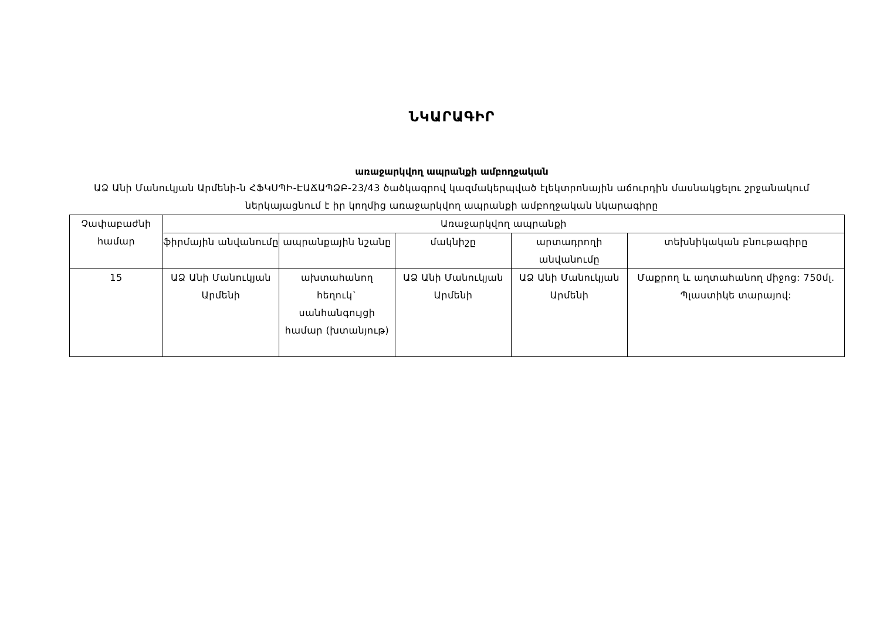ՆԿԱՐԱԳԻՐ
առաջարկվող ապրանքի ամբողջական
ԱՁ Անի Մանուկյան Արմենի-ն ՀՖԿՍՊԻ-ԷԱՃԱՊՁԲ-23/43 ծածկագրով կազմակերպված էլեկտրոնային աճուրդին մասնակցելու շրջանակում ներկայացնում է իր կողմից առաջարկվող ապրանքի ամբողջական նկարագիրը
| Չափաբաժնի համար | Առաջարկվող ապրանքի | | | | |
| | ֆիրմային անվանումը | ապրանքային նշանը | մակնիշը | արտադրողի անվանումը | տեխնիկական բնութագիրը |
| 15 | ԱՁ Անի Մանուկյան Արմենի | ախտահանող հեղուկ` սանհանգույցի համար (խտանյութ) | ԱՁ Անի Մանուկյան Արմենի | ԱՁ Անի Մանուկյան Արմենի | Մաքրող և աղտահանող միջոց: 750մլ. Պլաստիկե տարայով: |